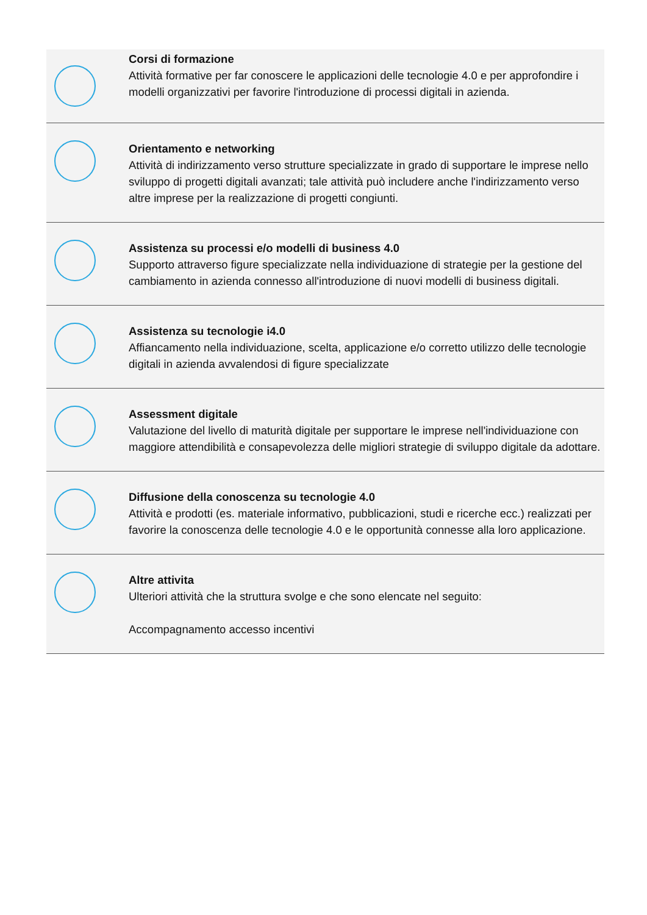Corsi di formazione
Attività formative per far conoscere le applicazioni delle tecnologie 4.0 e per approfondire i modelli organizzativi per favorire l'introduzione di processi digitali in azienda.
Orientamento e networking
Attività di indirizzamento verso strutture specializzate in grado di supportare le imprese nello sviluppo di progetti digitali avanzati; tale attività può includere anche l'indirizzamento verso altre imprese per la realizzazione di progetti congiunti.
Assistenza su processi e/o modelli di business 4.0
Supporto attraverso figure specializzate nella individuazione di strategie per la gestione del cambiamento in azienda connesso all'introduzione di nuovi modelli di business digitali.
Assistenza su tecnologie i4.0
Affiancamento nella individuazione, scelta, applicazione e/o corretto utilizzo delle tecnologie digitali in azienda avvalendosi di figure specializzate
Assessment digitale
Valutazione del livello di maturità digitale per supportare le imprese nell'individuazione con maggiore attendibilità e consapevolezza delle migliori strategie di sviluppo digitale da adottare.
Diffusione della conoscenza su tecnologie 4.0
Attività e prodotti (es. materiale informativo, pubblicazioni, studi e ricerche ecc.) realizzati per favorire la conoscenza delle tecnologie 4.0 e le opportunità connesse alla loro applicazione.
Altre attivita
Ulteriori attività che la struttura svolge e che sono elencate nel seguito:
Accompagnamento accesso incentivi